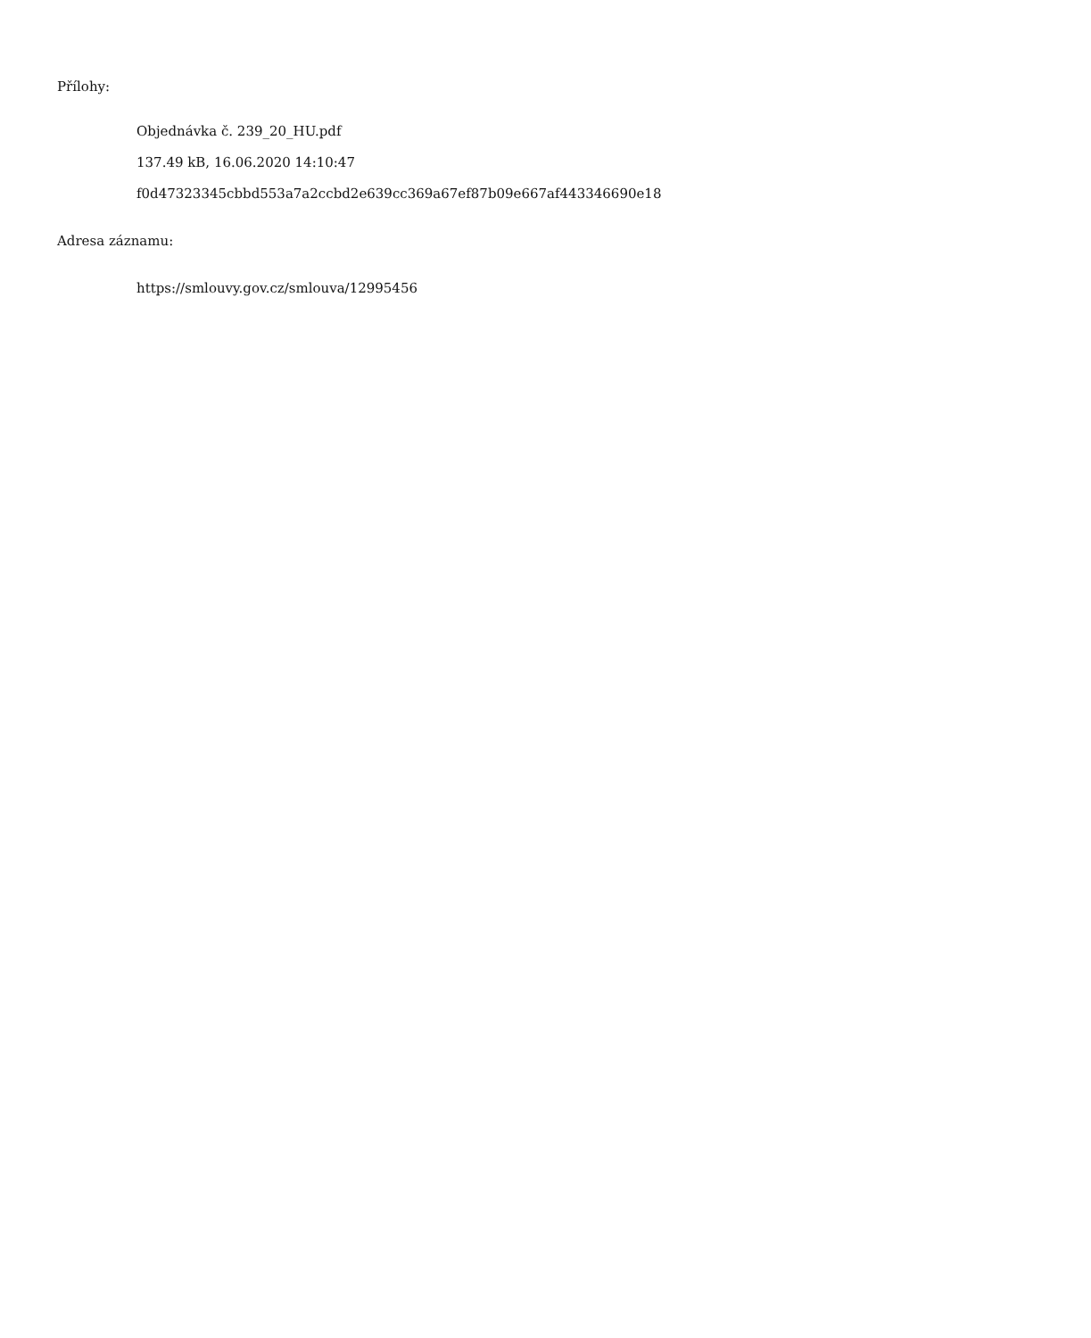Přílohy:
Objednávka č. 239_20_HU.pdf
137.49 kB, 16.06.2020 14:10:47
f0d47323345cbbd553a7a2ccbd2e639cc369a67ef87b09e667af443346690e18
Adresa záznamu:
https://smlouvy.gov.cz/smlouva/12995456